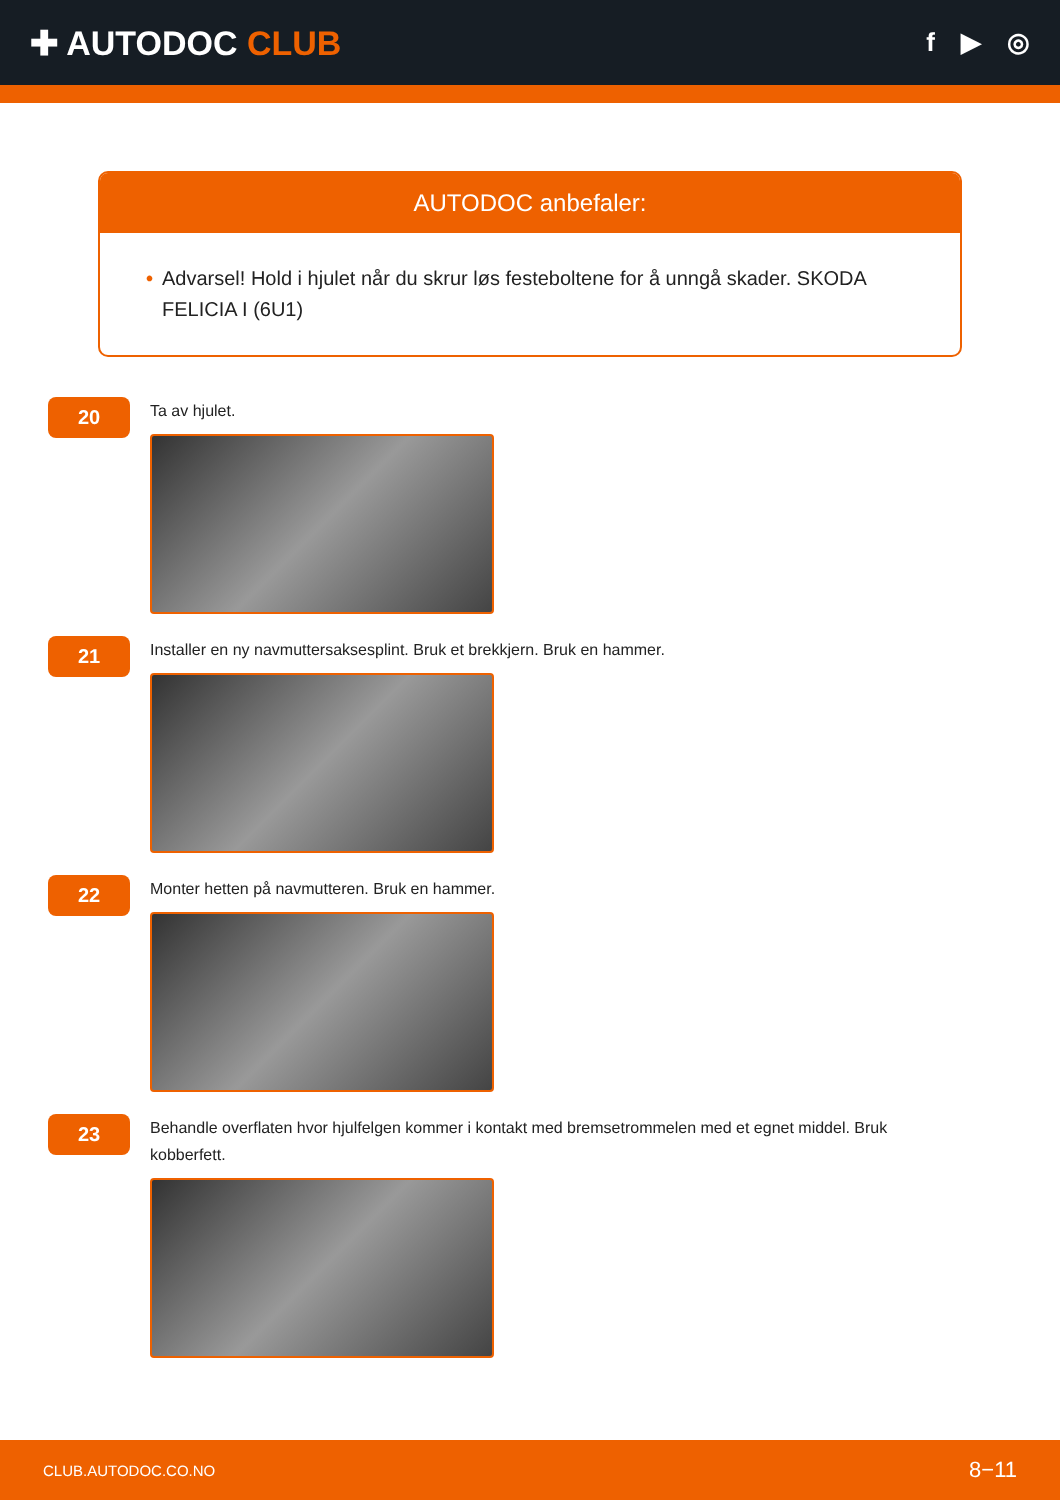✚ AUTODOC CLUB
f ▶ ◎
AUTODOC anbefaler:
• Advarsel! Hold i hjulet når du skrur løs festeboltene for å unngå skader. SKODA FELICIA I (6U1)
20
Ta av hjulet.
21
Installer en ny navmuttersaksesplint. Bruk et brekkjern. Bruk en hammer.
22
Monter hetten på navmutteren. Bruk en hammer.
23
Behandle overflaten hvor hjulfelgen kommer i kontakt med bremsetrommelen med et egnet middel. Bruk kobberfett.
CLUB.AUTODOC.CO.NO 8−11